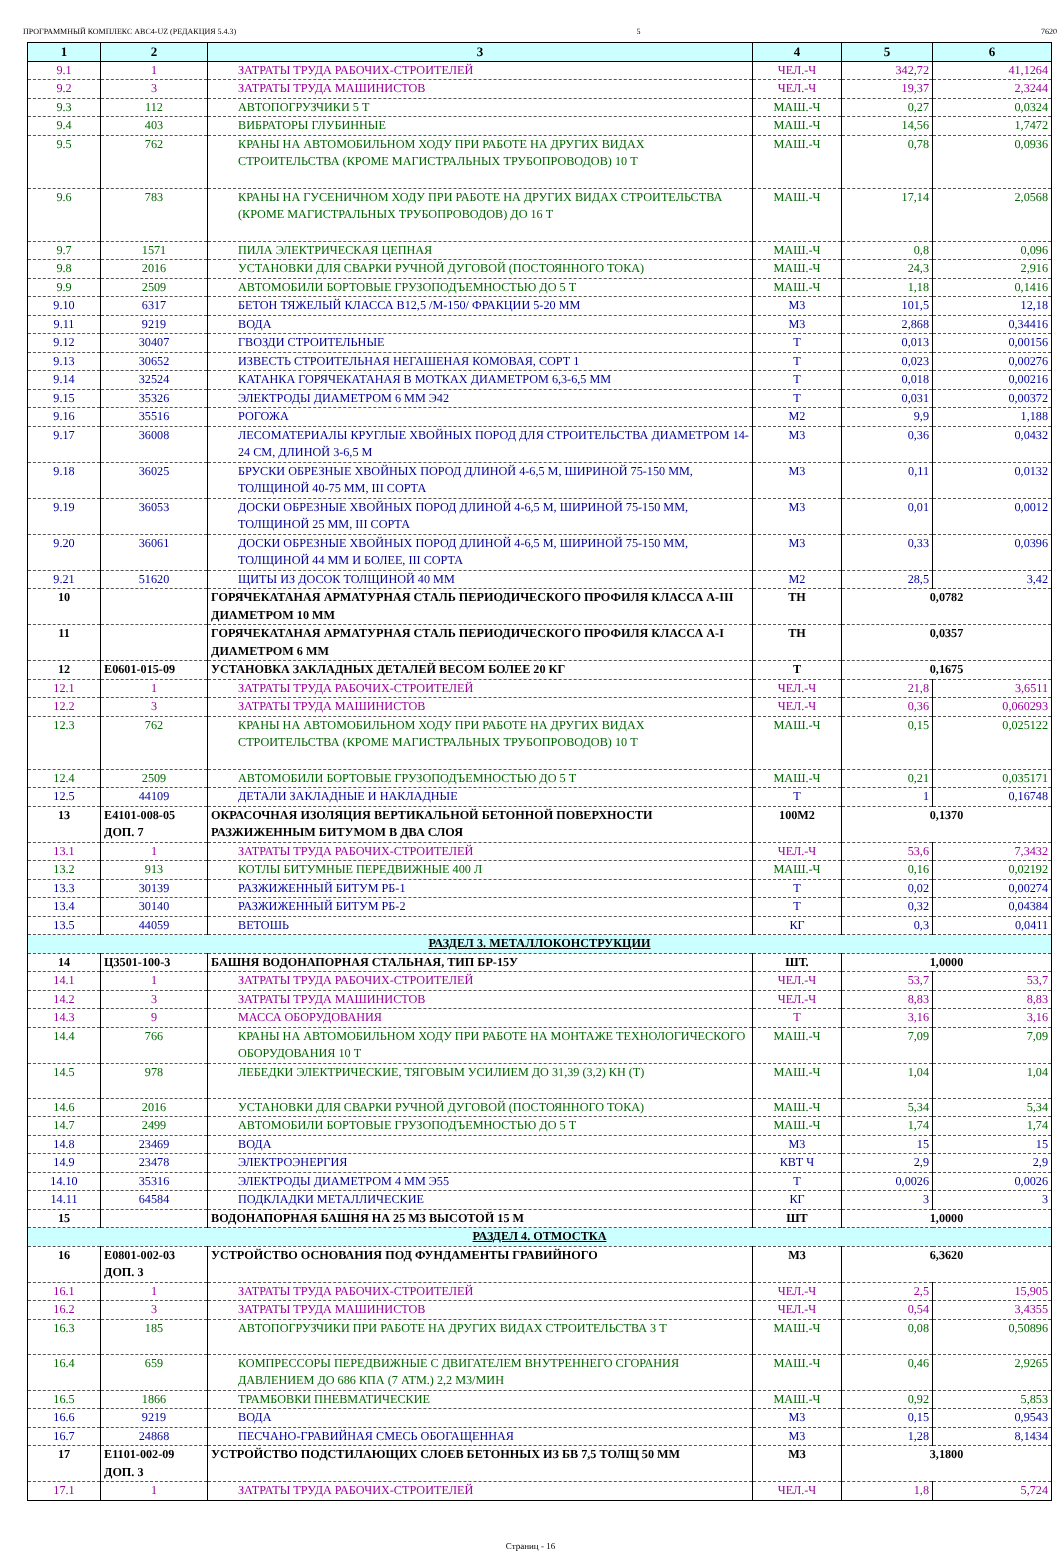ПРОГРАММНЫЙ КОМПЛЕКС АВС4-UZ (РЕДАКЦИЯ 5.4.3) 5 7620
| 1 | 2 | 3 | 4 | 5 | 6 |
| --- | --- | --- | --- | --- | --- |
| 9.1 | 1 | ЗАТРАТЫ ТРУДА РАБОЧИХ-СТРОИТЕЛЕЙ | ЧЕЛ.-Ч | 342,72 | 41,1264 |
| 9.2 | 3 | ЗАТРАТЫ ТРУДА МАШИНИСТОВ | ЧЕЛ.-Ч | 19,37 | 2,3244 |
| 9.3 | 112 | АВТОПОГРУЗЧИКИ 5 Т | МАШ.-Ч | 0,27 | 0,0324 |
| 9.4 | 403 | ВИБРАТОРЫ ГЛУБИННЫЕ | МАШ.-Ч | 14,56 | 1,7472 |
| 9.5 | 762 | КРАНЫ НА АВТОМОБИЛЬНОМ ХОДУ ПРИ РАБОТЕ НА ДРУГИХ ВИДАХ СТРОИТЕЛЬСТВА (КРОМЕ МАГИСТРАЛЬНЫХ ТРУБОПРОВОДОВ) 10 Т | МАШ.-Ч | 0,78 | 0,0936 |
| 9.6 | 783 | КРАНЫ НА ГУСЕНИЧНОМ ХОДУ ПРИ РАБОТЕ НА ДРУГИХ ВИДАХ СТРОИТЕЛЬСТВА (КРОМЕ МАГИСТРАЛЬНЫХ ТРУБОПРОВОДОВ) ДО 16 Т | МАШ.-Ч | 17,14 | 2,0568 |
| 9.7 | 1571 | ПИЛА ЭЛЕКТРИЧЕСКАЯ ЦЕПНАЯ | МАШ.-Ч | 0,8 | 0,096 |
| 9.8 | 2016 | УСТАНОВКИ ДЛЯ СВАРКИ РУЧНОЙ ДУГОВОЙ (ПОСТОЯННОГО ТОКА) | МАШ.-Ч | 24,3 | 2,916 |
| 9.9 | 2509 | АВТОМОБИЛИ БОРТОВЫЕ ГРУЗОПОДЪЕМНОСТЬЮ ДО 5 Т | МАШ.-Ч | 1,18 | 0,1416 |
| 9.10 | 6317 | БЕТОН ТЯЖЕЛЫЙ КЛАССА В12,5 /М-150/ ФРАКЦИИ 5-20 ММ | М3 | 101,5 | 12,18 |
| 9.11 | 9219 | ВОДА | М3 | 2,868 | 0,34416 |
| 9.12 | 30407 | ГВОЗДИ СТРОИТЕЛЬНЫЕ | Т | 0,013 | 0,00156 |
| 9.13 | 30652 | ИЗВЕСТЬ СТРОИТЕЛЬНАЯ НЕГАШЕНАЯ КОМОВАЯ, СОРТ 1 | Т | 0,023 | 0,00276 |
| 9.14 | 32524 | КАТАНКА ГОРЯЧЕКАТАНАЯ В МОТКАХ ДИАМЕТРОМ 6,3-6,5 ММ | Т | 0,018 | 0,00216 |
| 9.15 | 35326 | ЭЛЕКТРОДЫ ДИАМЕТРОМ 6 ММ Э42 | Т | 0,031 | 0,00372 |
| 9.16 | 35516 | РОГОЖА | М2 | 9,9 | 1,188 |
| 9.17 | 36008 | ЛЕСОМАТЕРИАЛЫ КРУГЛЫЕ ХВОЙНЫХ ПОРОД ДЛЯ СТРОИТЕЛЬСТВА ДИАМЕТРОМ 14-24 СМ, ДЛИНОЙ 3-6,5 М | М3 | 0,36 | 0,0432 |
| 9.18 | 36025 | БРУСКИ ОБРЕЗНЫЕ ХВОЙНЫХ ПОРОД ДЛИНОЙ 4-6,5 М, ШИРИНОЙ 75-150 ММ, ТОЛЩИНОЙ 40-75 ММ, III СОРТА | М3 | 0,11 | 0,0132 |
| 9.19 | 36053 | ДОСКИ ОБРЕЗНЫЕ ХВОЙНЫХ ПОРОД ДЛИНОЙ 4-6,5 М, ШИРИНОЙ 75-150 ММ, ТОЛЩИНОЙ 25 ММ, III СОРТА | М3 | 0,01 | 0,0012 |
| 9.20 | 36061 | ДОСКИ ОБРЕЗНЫЕ ХВОЙНЫХ ПОРОД ДЛИНОЙ 4-6,5 М, ШИРИНОЙ 75-150 ММ, ТОЛЩИНОЙ 44 ММ И БОЛЕЕ, III СОРТА | М3 | 0,33 | 0,0396 |
| 9.21 | 51620 | ЩИТЫ ИЗ ДОСОК ТОЛЩИНОЙ 40 ММ | М2 | 28,5 | 3,42 |
| 10 | | ГОРЯЧЕКАТАНАЯ АРМАТУРНАЯ СТАЛЬ ПЕРИОДИЧЕСКОГО ПРОФИЛЯ КЛАССА А-III ДИАМЕТРОМ 10 ММ | ТН | 0,0782 | |
| 11 | | ГОРЯЧЕКАТАНАЯ АРМАТУРНАЯ СТАЛЬ ПЕРИОДИЧЕСКОГО ПРОФИЛЯ КЛАССА А-I ДИАМЕТРОМ 6 ММ | ТН | 0,0357 | |
| 12 | Е0601-015-09 | УСТАНОВКА ЗАКЛАДНЫХ ДЕТАЛЕЙ ВЕСОМ БОЛЕЕ 20 КГ | Т | 0,1675 | |
| 12.1 | 1 | ЗАТРАТЫ ТРУДА РАБОЧИХ-СТРОИТЕЛЕЙ | ЧЕЛ.-Ч | 21,8 | 3,6511 |
| 12.2 | 3 | ЗАТРАТЫ ТРУДА МАШИНИСТОВ | ЧЕЛ.-Ч | 0,36 | 0,060293 |
| 12.3 | 762 | КРАНЫ НА АВТОМОБИЛЬНОМ ХОДУ ПРИ РАБОТЕ НА ДРУГИХ ВИДАХ СТРОИТЕЛЬСТВА (КРОМЕ МАГИСТРАЛЬНЫХ ТРУБОПРОВОДОВ) 10 Т | МАШ.-Ч | 0,15 | 0,025122 |
| 12.4 | 2509 | АВТОМОБИЛИ БОРТОВЫЕ ГРУЗОПОДЪЕМНОСТЬЮ ДО 5 Т | МАШ.-Ч | 0,21 | 0,035171 |
| 12.5 | 44109 | ДЕТАЛИ ЗАКЛАДНЫЕ И НАКЛАДНЫЕ | Т | 1 | 0,16748 |
| 13 | Е4101-008-05 ДОП. 7 | ОКРАСОЧНАЯ ИЗОЛЯЦИЯ ВЕРТИКАЛЬНОЙ БЕТОННОЙ ПОВЕРХНОСТИ РАЗЖИЖЕННЫМ БИТУМОМ В ДВА СЛОЯ | 100М2 | 0,1370 | |
| 13.1 | 1 | ЗАТРАТЫ ТРУДА РАБОЧИХ-СТРОИТЕЛЕЙ | ЧЕЛ.-Ч | 53,6 | 7,3432 |
| 13.2 | 913 | КОТЛЫ БИТУМНЫЕ ПЕРЕДВИЖНЫЕ 400 Л | МАШ.-Ч | 0,16 | 0,02192 |
| 13.3 | 30139 | РАЗЖИЖЕННЫЙ БИТУМ РБ-1 | Т | 0,02 | 0,00274 |
| 13.4 | 30140 | РАЗЖИЖЕННЫЙ БИТУМ РБ-2 | Т | 0,32 | 0,04384 |
| 13.5 | 44059 | ВЕТОШЬ | КГ | 0,3 | 0,0411 |
| РАЗДЕЛ 3. МЕТАЛЛОКОНСТРУКЦИИ | | | | | |
| 14 | Ц3501-100-3 | БАШНЯ ВОДОНАПОРНАЯ СТАЛЬНАЯ, ТИП БР-15У | ШТ. | 1,0000 | |
| 14.1 | 1 | ЗАТРАТЫ ТРУДА РАБОЧИХ-СТРОИТЕЛЕЙ | ЧЕЛ.-Ч | 53,7 | 53,7 |
| 14.2 | 3 | ЗАТРАТЫ ТРУДА МАШИНИСТОВ | ЧЕЛ.-Ч | 8,83 | 8,83 |
| 14.3 | 9 | МАССА ОБОРУДОВАНИЯ | Т | 3,16 | 3,16 |
| 14.4 | 766 | КРАНЫ НА АВТОМОБИЛЬНОМ ХОДУ ПРИ РАБОТЕ НА МОНТАЖЕ ТЕХНОЛОГИЧЕСКОГО ОБОРУДОВАНИЯ 10 Т | МАШ.-Ч | 7,09 | 7,09 |
| 14.5 | 978 | ЛЕБЕДКИ ЭЛЕКТРИЧЕСКИЕ, ТЯГОВЫМ УСИЛИЕМ ДО 31,39 (3,2) КН (Т) | МАШ.-Ч | 1,04 | 1,04 |
| 14.6 | 2016 | УСТАНОВКИ ДЛЯ СВАРКИ РУЧНОЙ ДУГОВОЙ (ПОСТОЯННОГО ТОКА) | МАШ.-Ч | 5,34 | 5,34 |
| 14.7 | 2499 | АВТОМОБИЛИ БОРТОВЫЕ ГРУЗОПОДЪЕМНОСТЬЮ ДО 5 Т | МАШ.-Ч | 1,74 | 1,74 |
| 14.8 | 23469 | ВОДА | М3 | 15 | 15 |
| 14.9 | 23478 | ЭЛЕКТРОЭНЕРГИЯ | КВТ Ч | 2,9 | 2,9 |
| 14.10 | 35316 | ЭЛЕКТРОДЫ ДИАМЕТРОМ 4 ММ Э55 | Т | 0,0026 | 0,0026 |
| 14.11 | 64584 | ПОДКЛАДКИ МЕТАЛЛИЧЕСКИЕ | КГ | 3 | 3 |
| 15 | | ВОДОНАПОРНАЯ БАШНЯ НА 25 М3 ВЫСОТОЙ 15 М | ШТ | 1,0000 | |
| РАЗДЕЛ 4. ОТМОСТКА | | | | | |
| 16 | Е0801-002-03 ДОП. 3 | УСТРОЙСТВО ОСНОВАНИЯ ПОД ФУНДАМЕНТЫ ГРАВИЙНОГО | М3 | 6,3620 | |
| 16.1 | 1 | ЗАТРАТЫ ТРУДА РАБОЧИХ-СТРОИТЕЛЕЙ | ЧЕЛ.-Ч | 2,5 | 15,905 |
| 16.2 | 3 | ЗАТРАТЫ ТРУДА МАШИНИСТОВ | ЧЕЛ.-Ч | 0,54 | 3,4355 |
| 16.3 | 185 | АВТОПОГРУЗЧИКИ ПРИ РАБОТЕ НА ДРУГИХ ВИДАХ СТРОИТЕЛЬСТВА 3 Т | МАШ.-Ч | 0,08 | 0,50896 |
| 16.4 | 659 | КОМПРЕССОРЫ ПЕРЕДВИЖНЫЕ С ДВИГАТЕЛЕМ ВНУТРЕННЕГО СГОРАНИЯ ДАВЛЕНИЕМ ДО 686 КПА (7 АТМ.) 2,2 М3/МИН | МАШ.-Ч | 0,46 | 2,9265 |
| 16.5 | 1866 | ТРАМБОВКИ ПНЕВМАТИЧЕСКИЕ | МАШ.-Ч | 0,92 | 5,853 |
| 16.6 | 9219 | ВОДА | М3 | 0,15 | 0,9543 |
| 16.7 | 24868 | ПЕСЧАНО-ГРАВИЙНАЯ СМЕСЬ ОБОГАЩЕННАЯ | М3 | 1,28 | 8,1434 |
| 17 | Е1101-002-09 ДОП. 3 | УСТРОЙСТВО ПОДСТИЛАЮЩИХ СЛОЕВ БЕТОННЫХ ИЗ БВ 7,5 ТОЛЩ 50 ММ | М3 | 3,1800 | |
| 17.1 | 1 | ЗАТРАТЫ ТРУДА РАБОЧИХ-СТРОИТЕЛЕЙ | ЧЕЛ.-Ч | 1,8 | 5,724 |
Страниц - 16